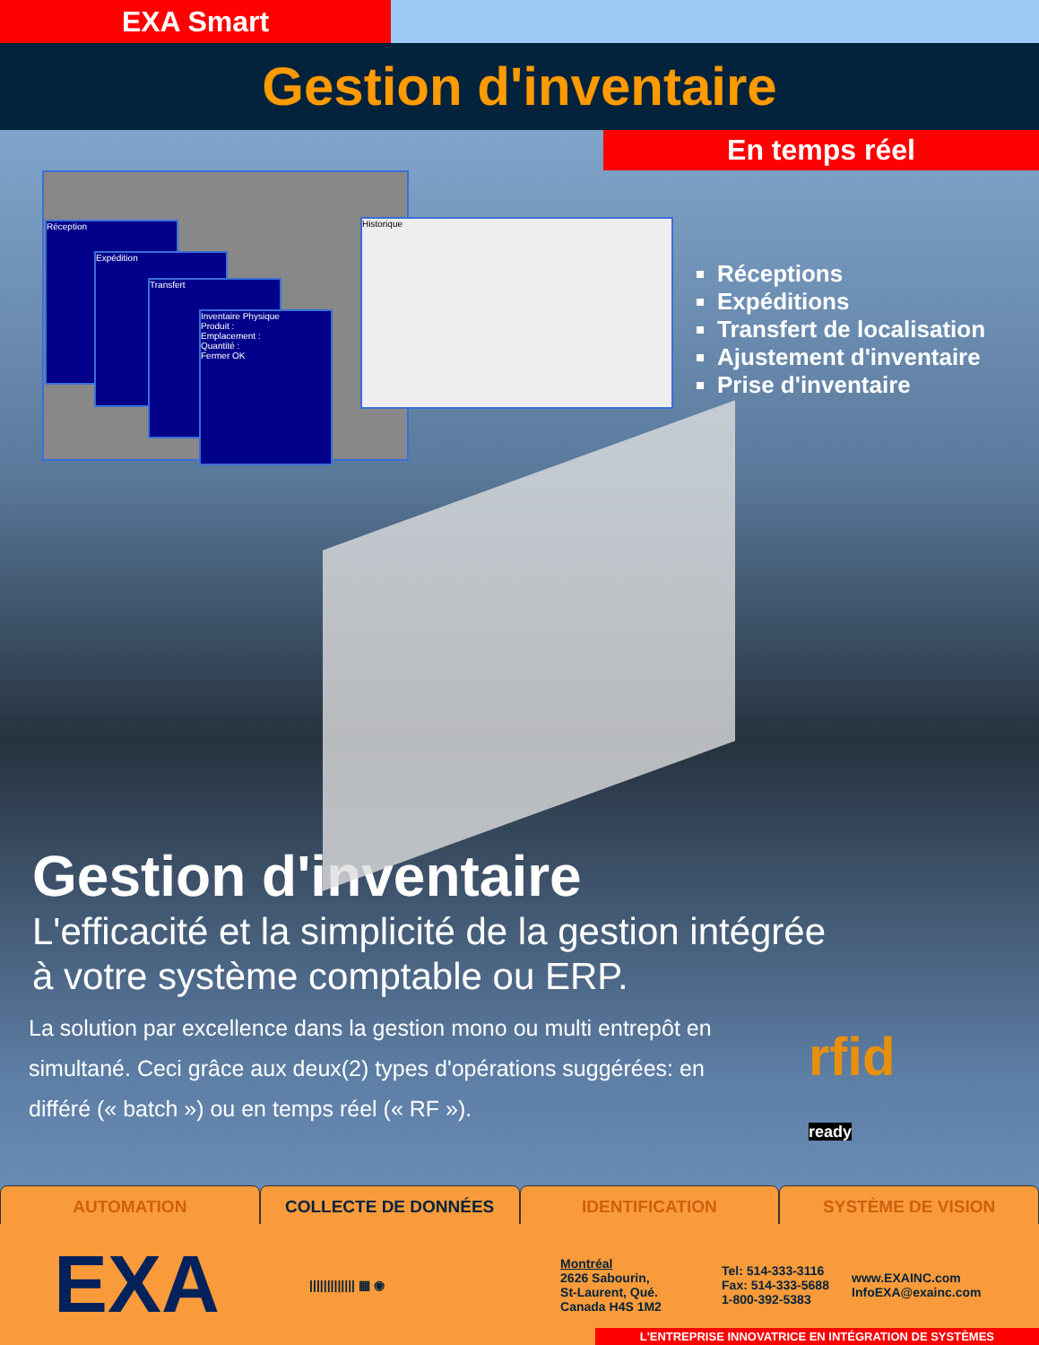EXA Smart
Gestion d'inventaire
En temps réel
Réception
Expédition
Transfert
Inventaire Physique
Produit :
Emplacement :
Quantité :
Fermer OK
Historique
Réceptions
Expéditions
Transfert de localisation
Ajustement d'inventaire
Prise d'inventaire
Gestion d'inventaire
L'efficacité et la simplicité de la gestion intégrée
à votre système comptable ou ERP.
La solution par excellence dans la gestion mono ou multi entrepôt en simultané. Ceci grâce aux deux(2) types d'opérations suggérées: en différé (« batch ») ou en temps réel (« RF »).
rfid
ready
AUTOMATION COLLECTE DE DONNÉES IDENTIFICATION SYSTÈME DE VISION
EXA
||||||||||||| ▦ ◉
Montréal
2626 Sabourin,
St-Laurent, Qué.
Canada H4S 1M2
Tel: 514-333-3116
Fax: 514-333-5688
1-800-392-5383
www.EXAINC.com
InfoEXA@exainc.com
L'ENTREPRISE INNOVATRICE EN INTÉGRATION DE SYSTÈMES